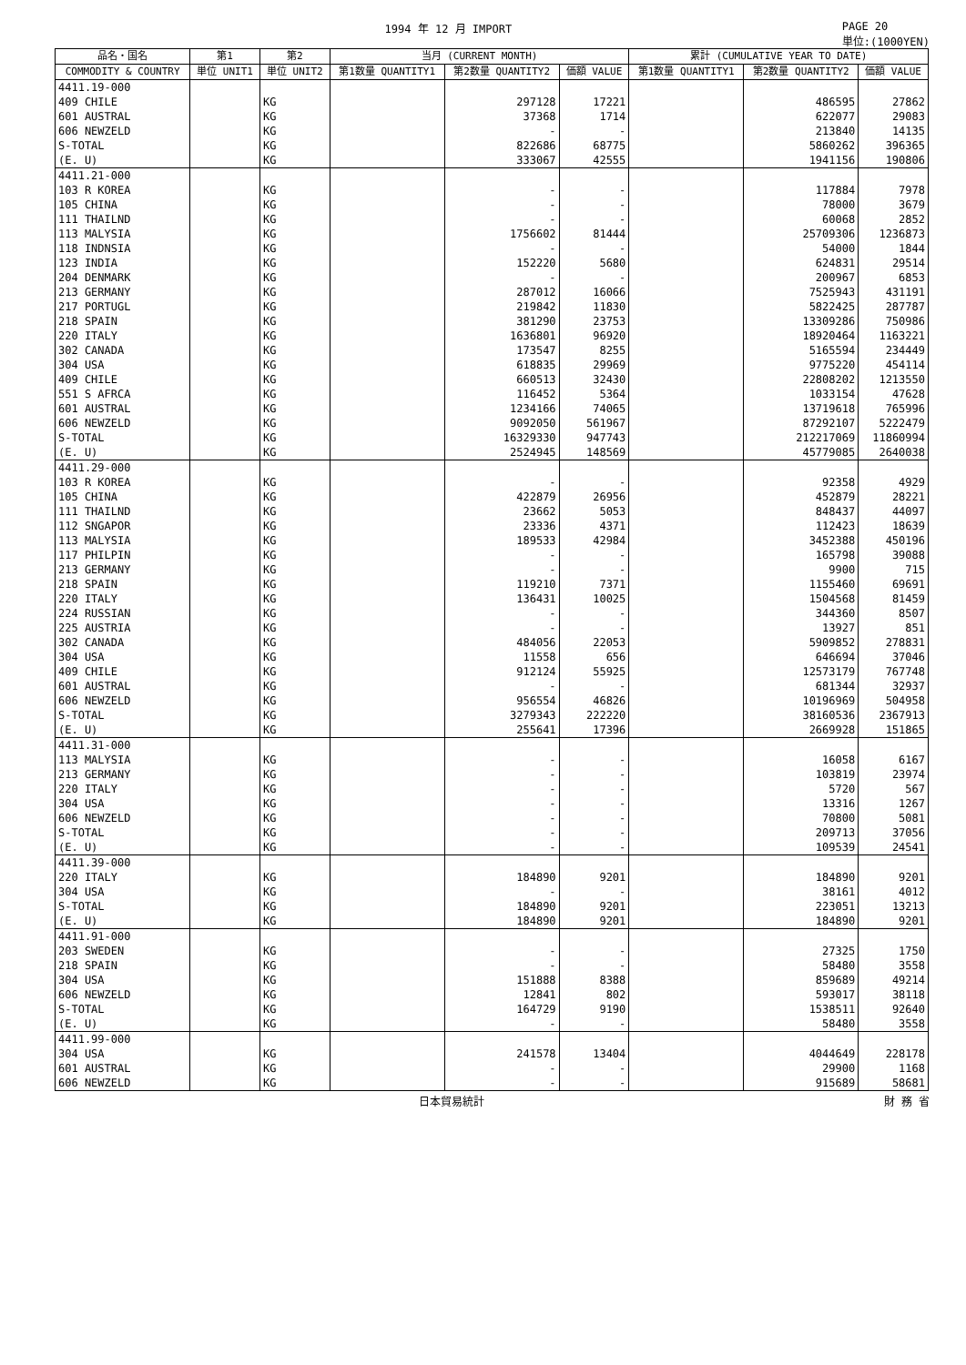1994 年 12 月 IMPORT PAGE 20
単位:(1000YEN)
| 品名・国名 | 第1 | 第2 | 当月 (CURRENT MONTH) | | | 累計 (CUMULATIVE YEAR TO DATE) | | |
| --- | --- | --- | --- | --- | --- | --- | --- | --- |
| COMMODITY & COUNTRY | 単位 UNIT1 | 単位 UNIT2 | 第1数量 QUANTITY1 | 第2数量 QUANTITY2 | 価額 VALUE | 第1数量 QUANTITY1 | 第2数量 QUANTITY2 | 価額 VALUE |
| 4411.19-000 | | | | | | | | |
| 409 CHILE | | KG | | 297128 | 17221 | | 486595 | 27862 |
| 601 AUSTRAL | | KG | | 37368 | 1714 | | 622077 | 29083 |
| 606 NEWZELD | | KG | | - | - | | 213840 | 14135 |
| S-TOTAL | | KG | | 822686 | 68775 | | 5860262 | 396365 |
| (E. U) | | KG | | 333067 | 42555 | | 1941156 | 190806 |
| 4411.21-000 | | | | | | | | |
| 103 R KOREA | | KG | | - | - | | 117884 | 7978 |
| 105 CHINA | | KG | | - | - | | 78000 | 3679 |
| 111 THAILND | | KG | | - | - | | 60068 | 2852 |
| 113 MALYSIA | | KG | | 1756602 | 81444 | | 25709306 | 1236873 |
| 118 INDNSIA | | KG | | - | - | | 54000 | 1844 |
| 123 INDIA | | KG | | 152220 | 5680 | | 624831 | 29514 |
| 204 DENMARK | | KG | | - | - | | 200967 | 6853 |
| 213 GERMANY | | KG | | 287012 | 16066 | | 7525943 | 431191 |
| 217 PORTUGL | | KG | | 219842 | 11830 | | 5822425 | 287787 |
| 218 SPAIN | | KG | | 381290 | 23753 | | 13309286 | 750986 |
| 220 ITALY | | KG | | 1636801 | 96920 | | 18920464 | 1163221 |
| 302 CANADA | | KG | | 173547 | 8255 | | 5165594 | 234449 |
| 304 USA | | KG | | 618835 | 29969 | | 9775220 | 454114 |
| 409 CHILE | | KG | | 660513 | 32430 | | 22808202 | 1213550 |
| 551 S AFRCA | | KG | | 116452 | 5364 | | 1033154 | 47628 |
| 601 AUSTRAL | | KG | | 1234166 | 74065 | | 13719618 | 765996 |
| 606 NEWZELD | | KG | | 9092050 | 561967 | | 87292107 | 5222479 |
| S-TOTAL | | KG | | 16329330 | 947743 | | 212217069 | 11860994 |
| (E. U) | | KG | | 2524945 | 148569 | | 45779085 | 2640038 |
| 4411.29-000 | | | | | | | | |
| 103 R KOREA | | KG | | - | - | | 92358 | 4929 |
| 105 CHINA | | KG | | 422879 | 26956 | | 452879 | 28221 |
| 111 THAILND | | KG | | 23662 | 5053 | | 848437 | 44097 |
| 112 SNGAPOR | | KG | | 23336 | 4371 | | 112423 | 18639 |
| 113 MALYSIA | | KG | | 189533 | 42984 | | 3452388 | 450196 |
| 117 PHILPIN | | KG | | - | - | | 165798 | 39088 |
| 213 GERMANY | | KG | | - | - | | 9900 | 715 |
| 218 SPAIN | | KG | | 119210 | 7371 | | 1155460 | 69691 |
| 220 ITALY | | KG | | 136431 | 10025 | | 1504568 | 81459 |
| 224 RUSSIAN | | KG | | - | - | | 344360 | 8507 |
| 225 AUSTRIA | | KG | | - | - | | 13927 | 851 |
| 302 CANADA | | KG | | 484056 | 22053 | | 5909852 | 278831 |
| 304 USA | | KG | | 11558 | 656 | | 646694 | 37046 |
| 409 CHILE | | KG | | 912124 | 55925 | | 12573179 | 767748 |
| 601 AUSTRAL | | KG | | - | - | | 681344 | 32937 |
| 606 NEWZELD | | KG | | 956554 | 46826 | | 10196969 | 504958 |
| S-TOTAL | | KG | | 3279343 | 222220 | | 38160536 | 2367913 |
| (E. U) | | KG | | 255641 | 17396 | | 2669928 | 151865 |
| 4411.31-000 | | | | | | | | |
| 113 MALYSIA | | KG | | - | - | | 16058 | 6167 |
| 213 GERMANY | | KG | | - | - | | 103819 | 23974 |
| 220 ITALY | | KG | | - | - | | 5720 | 567 |
| 304 USA | | KG | | - | - | | 13316 | 1267 |
| 606 NEWZELD | | KG | | - | - | | 70800 | 5081 |
| S-TOTAL | | KG | | - | - | | 209713 | 37056 |
| (E. U) | | KG | | - | - | | 109539 | 24541 |
| 4411.39-000 | | | | | | | | |
| 220 ITALY | | KG | | 184890 | 9201 | | 184890 | 9201 |
| 304 USA | | KG | | - | - | | 38161 | 4012 |
| S-TOTAL | | KG | | 184890 | 9201 | | 223051 | 13213 |
| (E. U) | | KG | | 184890 | 9201 | | 184890 | 9201 |
| 4411.91-000 | | | | | | | | |
| 203 SWEDEN | | KG | | - | - | | 27325 | 1750 |
| 218 SPAIN | | KG | | - | - | | 58480 | 3558 |
| 304 USA | | KG | | 151888 | 8388 | | 859689 | 49214 |
| 606 NEWZELD | | KG | | 12841 | 802 | | 593017 | 38118 |
| S-TOTAL | | KG | | 164729 | 9190 | | 1538511 | 92640 |
| (E. U) | | KG | | - | - | | 58480 | 3558 |
| 4411.99-000 | | | | | | | | |
| 304 USA | | KG | | 241578 | 13404 | | 4044649 | 228178 |
| 601 AUSTRAL | | KG | | - | - | | 29900 | 1168 |
| 606 NEWZELD | | KG | | - | - | | 915689 | 58681 |
日本貿易統計 財 務 省